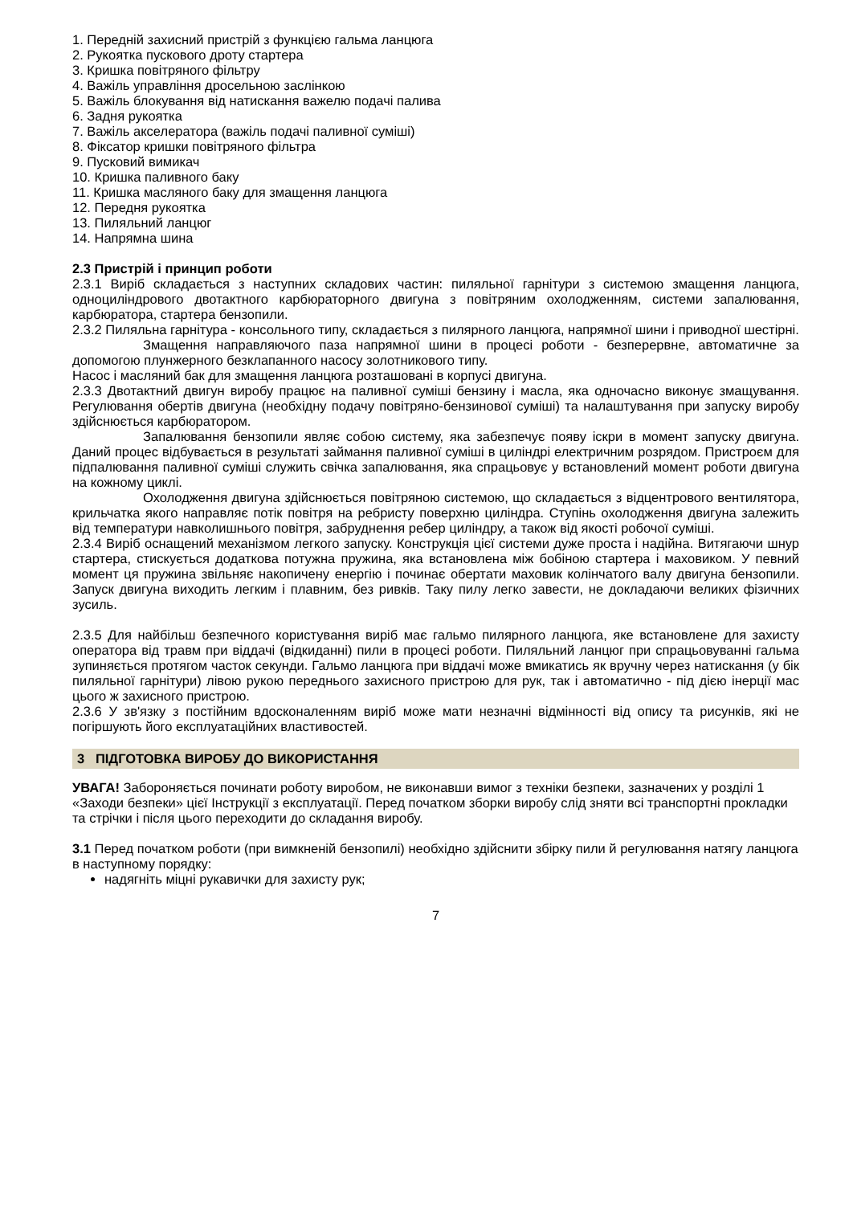1. Передній захисний пристрій з функцією гальма ланцюга
2. Рукоятка пускового дроту стартера
3. Кришка повітряного фільтру
4. Важіль управління дросельною заслінкою
5. Важіль блокування від натискання важелю подачі палива
6. Задня рукоятка
7. Важіль акселератора (важіль подачі паливної суміші)
8. Фіксатор кришки повітряного фільтра
9. Пусковий вимикач
10. Кришка паливного баку
11. Кришка масляного баку для змащення ланцюга
12. Передня рукоятка
13. Пиляльний ланцюг
14. Напрямна шина
2.3 Пристрій і принцип роботи
2.3.1 Виріб складається з наступних складових частин: пиляльної гарнітури з системою змащення ланцюга, одноциліндрового двотактного карбюраторного двигуна з повітряним охолодженням, системи запалювання, карбюратора, стартера бензопили.
2.3.2 Пиляльна гарнітура - консольного типу, складається з пилярного ланцюга, напрямної шини і приводної шестірні.
Змащення направляючого паза напрямної шини в процесі роботи - безперервне, автоматичне за допомогою плунжерного безклапанного насосу золотникового типу.
Насос і масляний бак для змащення ланцюга розташовані в корпусі двигуна.
2.3.3 Двотактний двигун виробу працює на паливної суміші бензину і масла, яка одночасно виконує змащування. Регулювання обертів двигуна (необхідну подачу повітряно-бензинової суміші) та налаштування при запуску виробу здійснюється карбюратором.
Запалювання бензопили являє собою систему, яка забезпечує появу іскри в момент запуску двигуна. Даний процес відбувається в результаті займання паливної суміші в циліндрі електричним розрядом. Пристроєм для підпалювання паливної суміші служить свічка запалювання, яка спрацьовує у встановлений момент роботи двигуна на кожному циклі.
Охолодження двигуна здійснюється повітряною системою, що складається з відцентрового вентилятора, крильчатка якого направляє потік повітря на ребристу поверхню циліндра. Ступінь охолодження двигуна залежить від температури навколишнього повітря, забруднення ребер циліндру, а також від якості робочої суміші.
2.3.4 Виріб оснащений механізмом легкого запуску. Конструкція цієї системи дуже проста і надійна. Витягаючи шнур стартера, стискується додаткова потужна пружина, яка встановлена між бобіною стартера і маховиком. У певний момент ця пружина звільняє накопичену енергію і починає обертати маховик колінчатого валу двигуна бензопили. Запуск двигуна виходить легким і плавним, без ривків. Таку пилу легко завести, не докладаючи великих фізичних зусиль.
2.3.5 Для найбільш безпечного користування виріб має гальмо пилярного ланцюга, яке встановлене для захисту оператора від травм при віддачі (відкиданні) пили в процесі роботи. Пиляльний ланцюг при спрацьовуванні гальма зупиняється протягом часток секунди. Гальмо ланцюга при віддачі може вмикатись як вручну через натискання (у бік пиляльної гарнітури) лівою рукою переднього захисного пристрою для рук, так і автоматично - під дією інерції мас цього ж захисного пристрою.
2.3.6 У зв'язку з постійним вдосконаленням виріб може мати незначні відмінності від опису та рисунків, які не погіршують його експлуатаційних властивостей.
3 ПІДГОТОВКА ВИРОБУ ДО ВИКОРИСТАННЯ
УВАГА! Забороняється починати роботу виробом, не виконавши вимог з техніки безпеки, зазначених у розділі 1 «Заходи безпеки» цієї Інструкції з експлуатації. Перед початком зборки виробу слід зняти всі транспортні прокладки та стрічки і після цього переходити до складання виробу.
3.1 Перед початком роботи (при вимкненій бензопилі) необхідно здійснити збірку пили й регулювання натягу ланцюга в наступному порядку:
надягніть міцні рукавички для захисту рук;
7